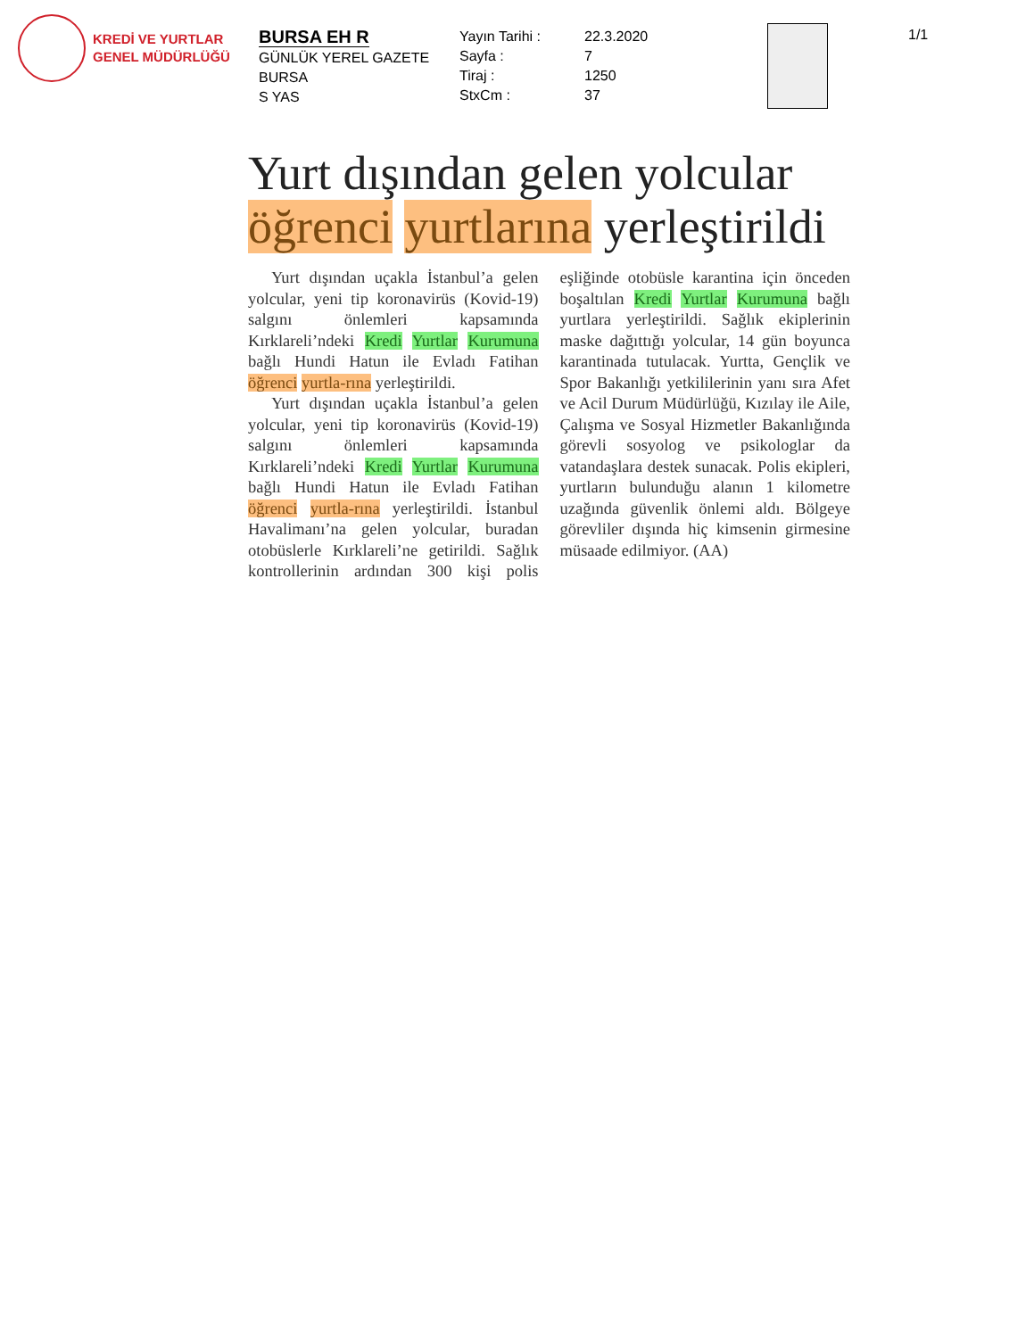KREDİ VE YURTLAR
GENEL MÜDÜRLÜĞÜ
BURSA EH R
GÜNLÜK YEREL GAZETE
BURSA
S YAS
Yayın Tarihi :
Sayfa :
Tiraj :
StxCm :
22.3.2020
7
1250
37
1/1
Yurt dışından gelen yolcular
öğrenci yurtlarına yerleştirildi
Yurt dışından uçakla İstanbul’a gelen yolcular, yeni tip koronavirüs (Kovid-19) salgını önlemleri kapsamında Kırklareli’ndeki Kredi Yurtlar Kurumuna bağlı Hundi Hatun ile Evladı Fatihan öğrenci yurtla-rına yerleştirildi.
Yurt dışından uçakla İstanbul’a gelen yolcular, yeni tip koronavirüs (Kovid-19) salgını önlemleri kapsamında Kırklareli’ndeki Kredi Yurtlar Kurumuna bağlı Hundi Hatun ile Evladı Fatihan öğrenci yurtla-rına yerleştirildi. İstanbul Havalimanı’na gelen yolcular, buradan otobüslerle Kırklareli’ne getirildi. Sağlık kontrollerinin ardından 300 kişi polis eşliğinde otobüsle karantina için önceden boşaltılan Kredi Yurtlar Kurumuna bağlı yurtlara yerleştirildi. Sağlık ekiplerinin maske dağıttığı yolcular, 14 gün boyunca karantinada tutulacak. Yurtta, Gençlik ve Spor Bakanlığı yetkililerinin yanı sıra Afet ve Acil Durum Müdürlüğü, Kızılay ile Aile, Çalışma ve Sosyal Hizmetler Bakanlığında görevli sosyolog ve psikologlar da vatandaşlara destek sunacak. Polis ekipleri, yurtların bulunduğu alanın 1 kilometre uzağında güvenlik önlemi aldı. Bölgeye görevliler dışında hiç kimsenin girmesine müsaade edilmiyor. (AA)